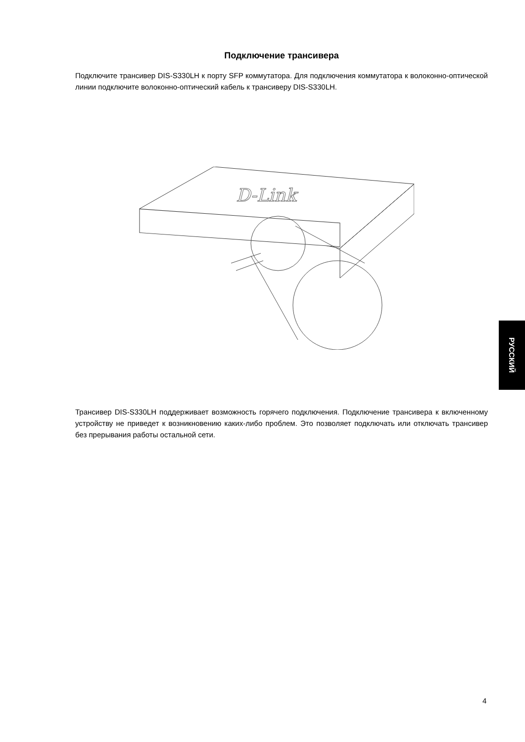Подключение трансивера
Подключите трансивер DIS-S330LH к порту SFP коммутатора. Для подключения коммутатора к волоконно-оптической линии подключите волоконно-оптический кабель к трансиверу DIS-S330LH.
D-Link
Трансивер DIS-S330LH поддерживает возможность горячего подключения. Подключение трансивера к включенному устройству не приведет к возникновению каких-либо проблем. Это позволяет подключать или отключать трансивер без прерывания работы остальной сети.
РУССКИЙ
4